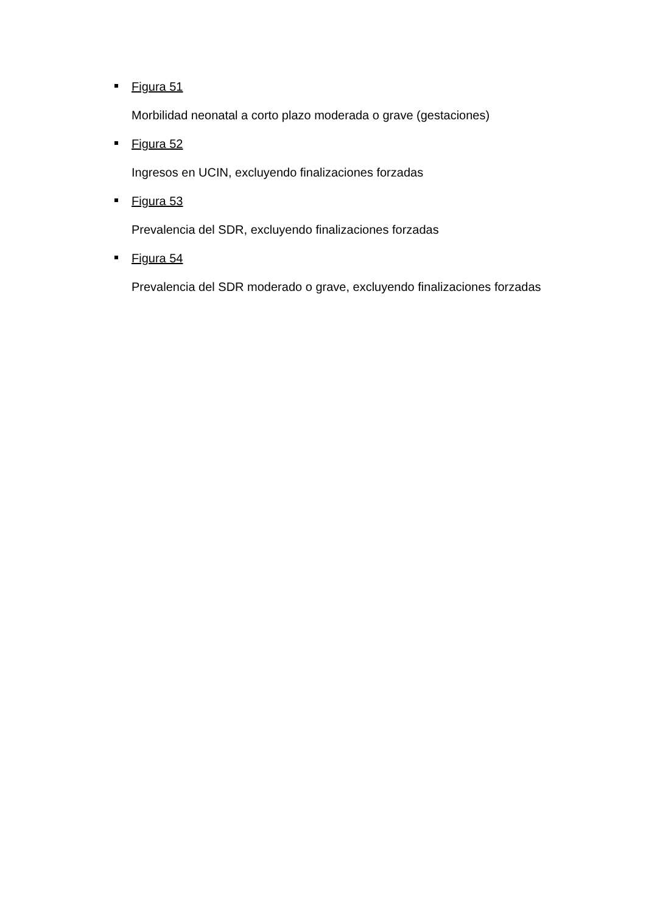Figura 51
Morbilidad neonatal a corto plazo moderada o grave (gestaciones)
Figura 52
Ingresos en UCIN, excluyendo finalizaciones forzadas
Figura 53
Prevalencia del SDR, excluyendo finalizaciones forzadas
Figura 54
Prevalencia del SDR moderado o grave, excluyendo finalizaciones forzadas